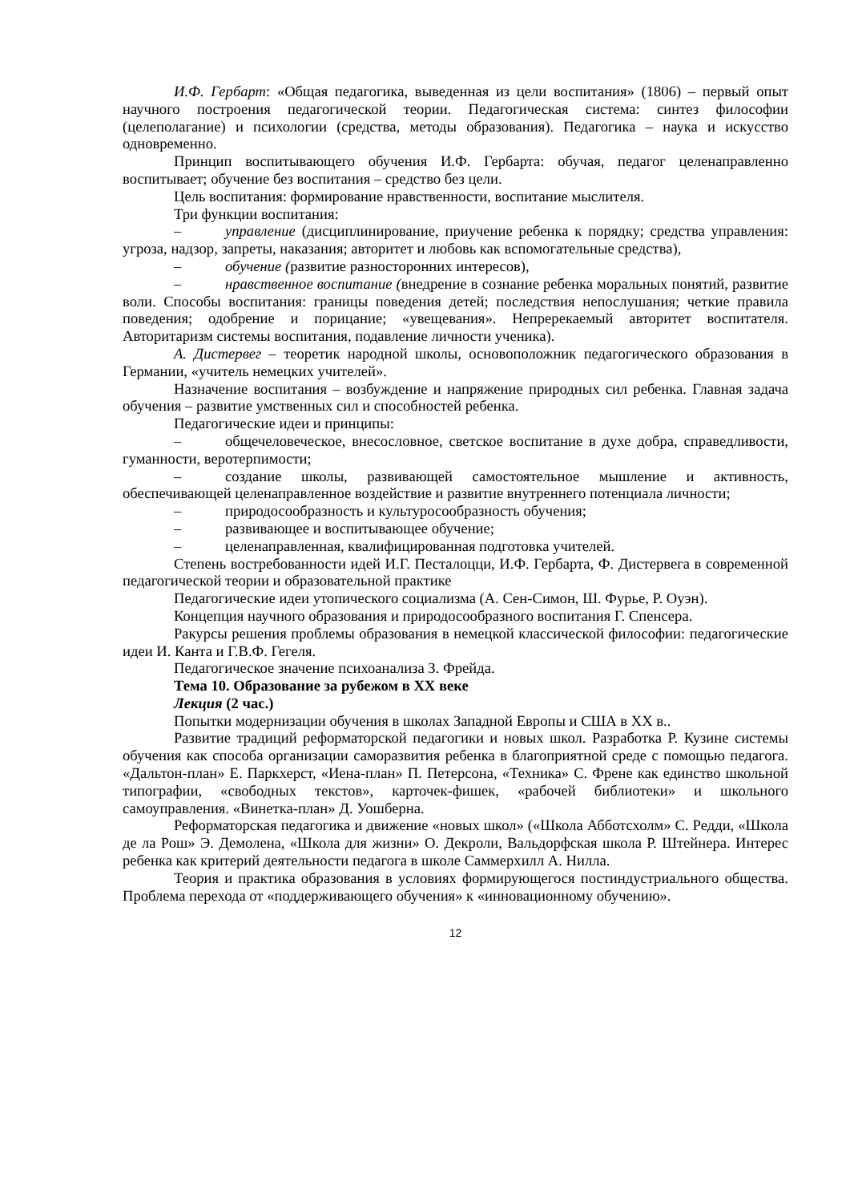И.Ф. Гербарт: «Общая педагогика, выведенная из цели воспитания» (1806) – первый опыт научного построения педагогической теории. Педагогическая система: синтез философии (целеполагание) и психологии (средства, методы образования). Педагогика – наука и искусство одновременно.
Принцип воспитывающего обучения И.Ф. Гербарта: обучая, педагог целенаправленно воспитывает; обучение без воспитания – средство без цели.
Цель воспитания: формирование нравственности, воспитание мыслителя.
Три функции воспитания:
– управление (дисциплинирование, приучение ребенка к порядку; средства управления: угроза, надзор, запреты, наказания; авторитет и любовь как вспомогательные средства),
– обучение (развитие разносторонних интересов),
– нравственное воспитание (внедрение в сознание ребенка моральных понятий, развитие воли. Способы воспитания: границы поведения детей; последствия непослушания; четкие правила поведения; одобрение и порицание; «увещевания». Непререкаемый авторитет воспитателя. Авторитаризм системы воспитания, подавление личности ученика).
А. Дистервег – теоретик народной школы, основоположник педагогического образования в Германии, «учитель немецких учителей».
Назначение воспитания – возбуждение и напряжение природных сил ребенка. Главная задача обучения – развитие умственных сил и способностей ребенка.
Педагогические идеи и принципы:
– общечеловеческое, внесословное, светское воспитание в духе добра, справедливости, гуманности, веротерпимости;
– создание школы, развивающей самостоятельное мышление и активность, обеспечивающей целенаправленное воздействие и развитие внутреннего потенциала личности;
– природосообразность и культуросообразность обучения;
– развивающее и воспитывающее обучение;
– целенаправленная, квалифицированная подготовка учителей.
Степень востребованности идей И.Г. Песталоцци, И.Ф. Гербарта, Ф. Дистервега в современной педагогической теории и образовательной практике
Педагогические идеи утопического социализма (А. Сен-Симон, Ш. Фурье, Р. Оуэн).
Концепция научного образования и природосообразного воспитания Г. Спенсера.
Ракурсы решения проблемы образования в немецкой классической философии: педагогические идеи И. Канта и Г.В.Ф. Гегеля.
Педагогическое значение психоанализа З. Фрейда.
Тема 10. Образование за рубежом в XX веке
Лекция (2 час.)
Попытки модернизации обучения в школах Западной Европы и США в XX в..
Развитие традиций реформаторской педагогики и новых школ. Разработка Р. Кузине системы обучения как способа организации саморазвития ребенка в благоприятной среде с помощью педагога. «Дальтон-план» Е. Паркхерст, «Иена-план» П. Петерсона, «Техника» С. Френе как единство школьной типографии, «свободных текстов», карточек-фишек, «рабочей библиотеки» и школьного самоуправления. «Винетка-план» Д. Уошберна.
Реформаторская педагогика и движение «новых школ» («Школа Абботсхолм» С. Редди, «Школа де ла Рош» Э. Демолена, «Школа для жизни» О. Декроли, Вальдорфская школа Р. Штейнера. Интерес ребенка как критерий деятельности педагога в школе Саммерхилл А. Нилла.
Теория и практика образования в условиях формирующегося постиндустриального общества. Проблема перехода от «поддерживающего обучения» к «инновационному обучению».
12